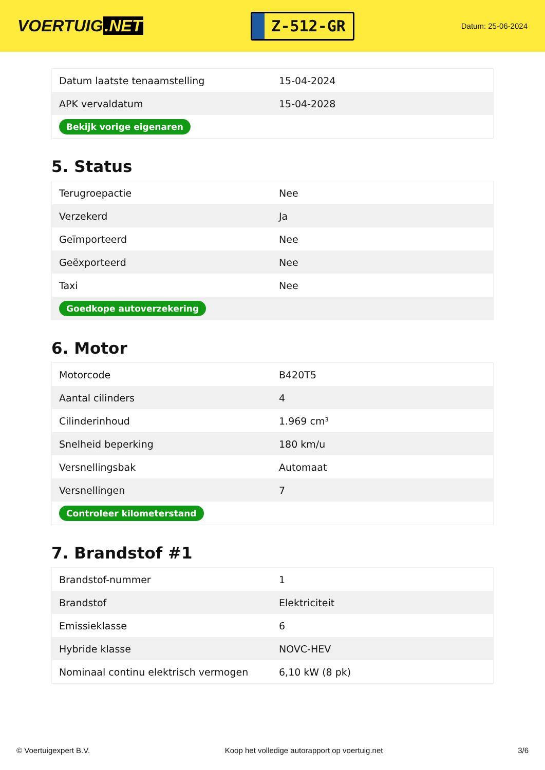VOERTUIG.NET
Z-512-GR
Datum: 25-06-2024
| Datum laatste tenaamstelling | 15-04-2024 |
| APK vervaldatum | 15-04-2028 |
| Bekijk vorige eigenaren | |
5. Status
| Terugroepactie | Nee |
| Verzekerd | Ja |
| Geïmporteerd | Nee |
| Geëxporteerd | Nee |
| Taxi | Nee |
| Goedkope autoverzekering | |
6. Motor
| Motorcode | B420T5 |
| Aantal cilinders | 4 |
| Cilinderinhoud | 1.969 cm³ |
| Snelheid beperking | 180 km/u |
| Versnellingsbak | Automaat |
| Versnellingen | 7 |
| Controleer kilometerstand | |
7. Brandstof #1
| Brandstof-nummer | 1 |
| Brandstof | Elektriciteit |
| Emissieklasse | 6 |
| Hybride klasse | NOVC-HEV |
| Nominaal continu elektrisch vermogen | 6,10 kW (8 pk) |
© Voertuigexpert B.V. Koop het volledige autorapport op voertuig.net 3/6